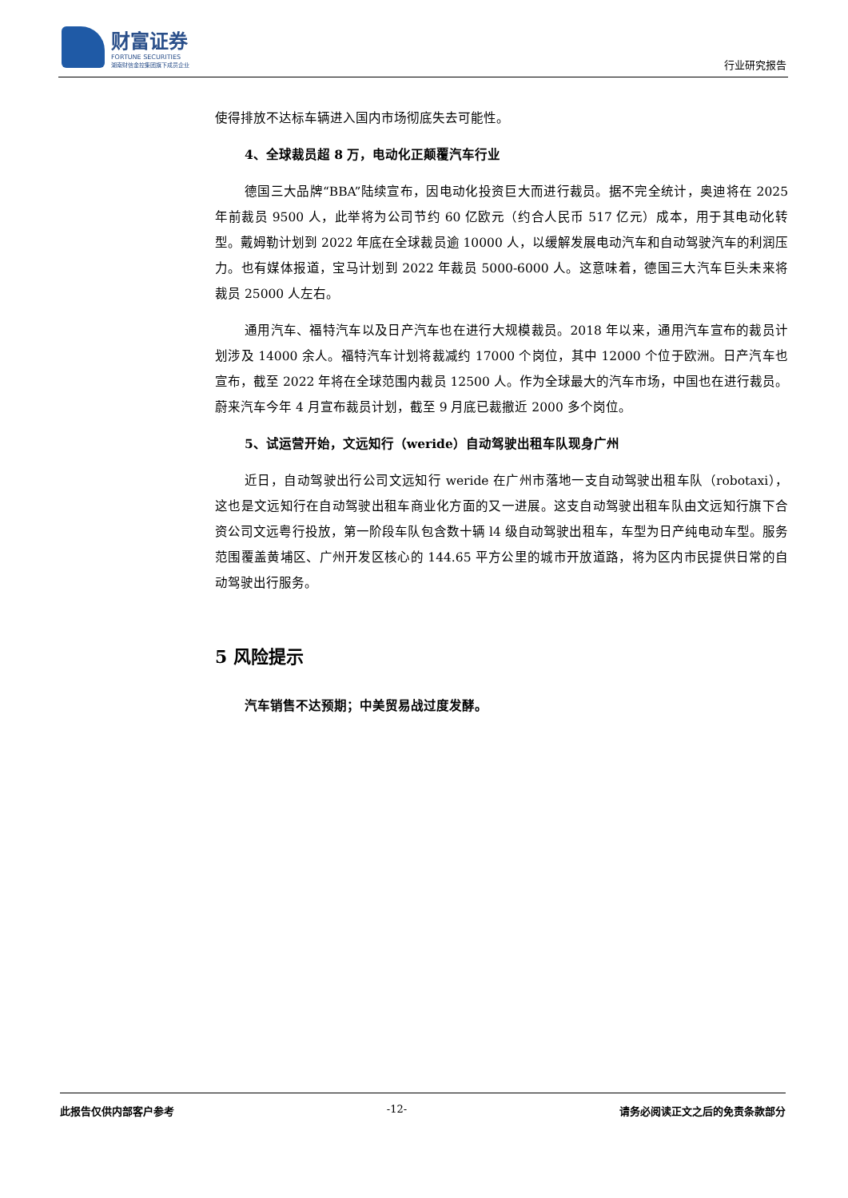财富证券
FORTUNE SECURITIES
湖南财信金控集团旗下成员企业
行业研究报告
使得排放不达标车辆进入国内市场彻底失去可能性。
4、全球裁员超 8 万，电动化正颠覆汽车行业
德国三大品牌“BBA”陆续宣布，因电动化投资巨大而进行裁员。据不完全统计，奥迪将在 2025 年前裁员 9500 人，此举将为公司节约 60 亿欧元（约合人民币 517 亿元）成本，用于其电动化转型。戴姆勒计划到 2022 年底在全球裁员逾 10000 人，以缓解发展电动汽车和自动驾驶汽车的利润压力。也有媒体报道，宝马计划到 2022 年裁员 5000-6000 人。这意味着，德国三大汽车巨头未来将裁员 25000 人左右。
通用汽车、福特汽车以及日产汽车也在进行大规模裁员。2018 年以来，通用汽车宣布的裁员计划涉及 14000 余人。福特汽车计划将裁减约 17000 个岗位，其中 12000 个位于欧洲。日产汽车也宣布，截至 2022 年将在全球范围内裁员 12500 人。作为全球最大的汽车市场，中国也在进行裁员。蔚来汽车今年 4 月宣布裁员计划，截至 9 月底已裁撤近 2000 多个岗位。
5、试运营开始，文远知行（weride）自动驾驶出租车队现身广州
近日，自动驾驶出行公司文远知行 weride 在广州市落地一支自动驾驶出租车队（robotaxi），这也是文远知行在自动驾驶出租车商业化方面的又一进展。这支自动驾驶出租车队由文远知行旗下合资公司文远粤行投放，第一阶段车队包含数十辆 l4 级自动驾驶出租车，车型为日产纯电动车型。服务范围覆盖黄埔区、广州开发区核心的 144.65 平方公里的城市开放道路，将为区内市民提供日常的自动驾驶出行服务。
5 风险提示
汽车销售不达预期；中美贸易战过度发酵。
此报告仅供内部客户参考 -12- 请务必阅读正文之后的免责条款部分